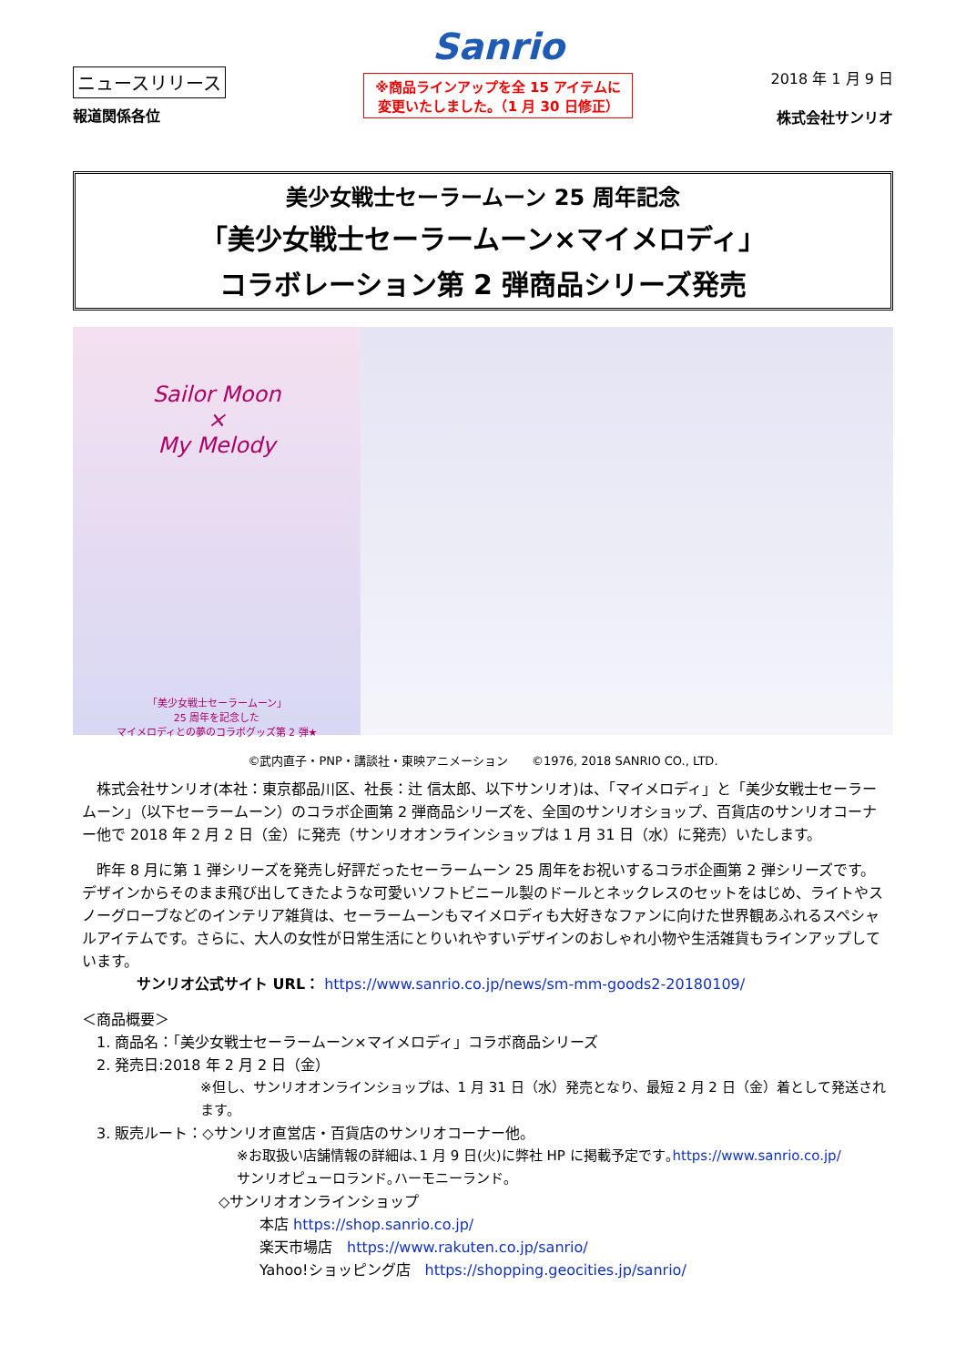ニュースリリース
報道関係各位
Sanrio
※商品ラインアップを全 15 アイテムに
変更いたしました。（1 月 30 日修正）
2018 年 1 月 9 日
株式会社サンリオ
美少女戦士セーラームーン 25 周年記念
「美少女戦士セーラームーン×マイメロディ」
コラボレーション第 2 弾商品シリーズ発売
Sailor Moon
×
My Melody
「美少女戦士セーラームーン」
25 周年を記念した
マイメロディとの夢のコラボグッズ第 2 弾★
©武内直子・PNP・講談社・東映アニメーション　　©1976, 2018 SANRIO CO., LTD.
　株式会社サンリオ(本社：東京都品川区、社長：辻 信太郎、以下サンリオ)は、「マイメロディ」と「美少女戦士セーラームーン」（以下セーラームーン）のコラボ企画第 2 弾商品シリーズを、全国のサンリオショップ、百貨店のサンリオコーナー他で 2018 年 2 月 2 日（金）に発売（サンリオオンラインショップは 1 月 31 日（水）に発売）いたします。
　昨年 8 月に第 1 弾シリーズを発売し好評だったセーラームーン 25 周年をお祝いするコラボ企画第 2 弾シリーズです。デザインからそのまま飛び出してきたような可愛いソフトビニール製のドールとネックレスのセットをはじめ、ライトやスノーグローブなどのインテリア雑貨は、セーラームーンもマイメロディも大好きなファンに向けた世界観あふれるスペシャルアイテムです。さらに、大人の女性が日常生活にとりいれやすいデザインのおしゃれ小物や生活雑貨もラインアップしています。
サンリオ公式サイト URL： https://www.sanrio.co.jp/news/sm-mm-goods2-20180109/
＜商品概要＞
　1. 商品名：「美少女戦士セーラームーン×マイメロディ」コラボ商品シリーズ
　2. 発売日:2018 年 2 月 2 日（金）
※但し、サンリオオンラインショップは、1 月 31 日（水）発売となり、最短 2 月 2 日（金）着として発送されます。
　3. 販売ルート：◇サンリオ直営店・百貨店のサンリオコーナー他。
※お取扱い店舗情報の詳細は､1 月 9 日(火)に弊社 HP に掲載予定です｡https://www.sanrio.co.jp/
サンリオピューロランド｡ハーモニーランド｡
◇サンリオオンラインショップ
本店 https://shop.sanrio.co.jp/
楽天市場店　https://www.rakuten.co.jp/sanrio/
Yahoo!ショッピング店　https://shopping.geocities.jp/sanrio/